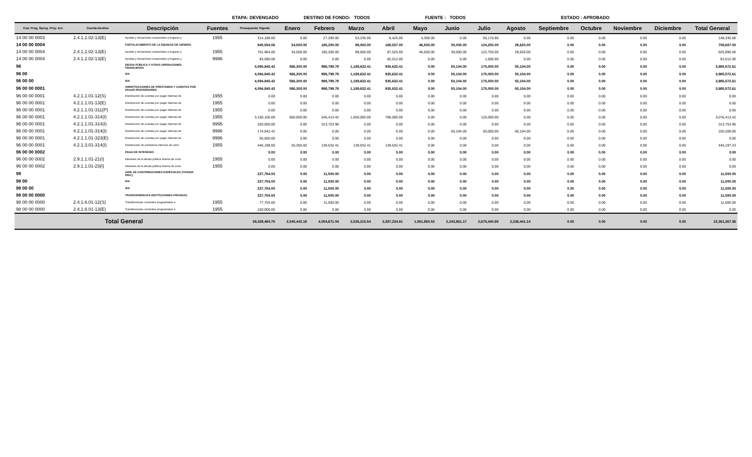ETAPA: DEVENGADO DESTINO DE FONDO: TODOS FUENTE : TODOS ESTADO : APROBADO
| Cod. Prog. Sprog. Proy. Act. | Cuenta-Destino | Descripción | Fuentes | Presupuesto Vigente | Enero | Febrero | Marzo | Abril | Mayo | Junio | Julio | Agosto | Septiembre | Octubre | Noviembre | Diciembre | Total General |
| --- | --- | --- | --- | --- | --- | --- | --- | --- | --- | --- | --- | --- | --- | --- | --- | --- | --- |
| 14 00 00 0003 | 2.4.1.2.02-13(E) | Ayudas y donaciones ocasionales a hogares y | 1955 | 314,188.00 | 0.00 | 27,200.00 | 53,235.00 | 8,425.00 | 4,300.00 | 0.00 | 55,170.66 | 0.00 | 0.00 | 0.00 | 0.00 | 0.00 | 148,330.66 |
| 14 00 00 0004 | | FORTALECIMIENTO DE LA EQUIDAD DE GÉNERO | | 845,554.06 | 34,500.00 | 185,200.00 | 89,000.00 | 169,537.00 | 46,500.00 | 30,000.00 | 124,250.00 | 29,620.00 | 0.00 | 0.00 | 0.00 | 0.00 | 708,607.00 |
| 14 00 00 0004 | 2.4.1.2.02-13(E) | Ayudas y donaciones ocasionales a hogares y | 1955 | 761,964.00 | 34,500.00 | 185,200.00 | 89,000.00 | 87,525.00 | 46,500.00 | 30,000.00 | 122,750.00 | 29,620.00 | 0.00 | 0.00 | 0.00 | 0.00 | 625,095.00 |
| 14 00 00 0004 | 2.4.1.2.02-13(E) | Ayudas y donaciones ocasionales a hogares y | 9996 | 83,590.06 | 0.00 | 0.00 | 0.00 | 82,012.00 | 0.00 | 0.00 | 1,500.00 | 0.00 | 0.00 | 0.00 | 0.00 | 0.00 | 83,512.00 |
| 96 | | DEUDA PÚBLICA Y OTRAS OPERACIONES FINANCIERAS | | 4,094,845.42 | 586,300.00 | 998,799.79 | 1,189,632.41 | 935,632.41 | 0.00 | 50,104.00 | 175,000.00 | 50,104.00 | 0.00 | 0.00 | 0.00 | 0.00 | 3,985,572.61 |
| 96 00 | | N/A | | 4,094,845.42 | 586,300.00 | 998,799.79 | 1,189,632.41 | 935,632.41 | 0.00 | 50,104.00 | 175,000.00 | 50,104.00 | 0.00 | 0.00 | 0.00 | 0.00 | 3,985,572.61 |
| 96 00 00 | | N/A | | 4,094,845.42 | 586,300.00 | 998,799.79 | 1,189,632.41 | 935,632.41 | 0.00 | 50,104.00 | 175,000.00 | 50,104.00 | 0.00 | 0.00 | 0.00 | 0.00 | 3,985,572.61 |
| 96 00 00 0001 | | AMORTIZACIONES DE PRÉSTAMOS Y CUENTAS POR PAGAR PROVEEDORES | | 4,094,845.42 | 586,300.00 | 998,799.79 | 1,189,632.41 | 935,632.41 | 0.00 | 50,104.00 | 175,000.00 | 50,104.00 | 0.00 | 0.00 | 0.00 | 0.00 | 3,985,572.61 |
| 96 00 00 0001 | 4.2.1.1.01-12(S) | Disminución de cuentas por pagar internas de | 1955 | 0.00 | 0.00 | 0.00 | 0.00 | 0.00 | 0.00 | 0.00 | 0.00 | 0.00 | 0.00 | 0.00 | 0.00 | 0.00 | 0.00 |
| 96 00 00 0001 | 4.2.1.1.01-13(E) | Disminución de cuentas por pagar internas de | 1955 | 0.00 | 0.00 | 0.00 | 0.00 | 0.00 | 0.00 | 0.00 | 0.00 | 0.00 | 0.00 | 0.00 | 0.00 | 0.00 | 0.00 |
| 96 00 00 0001 | 4.2.1.1.01-311(P) | Disminución de cuentas por pagar internas de | 1955 | 0.00 | 0.00 | 0.00 | 0.00 | 0.00 | 0.00 | 0.00 | 0.00 | 0.00 | 0.00 | 0.00 | 0.00 | 0.00 | 0.00 |
| 96 00 00 0001 | 4.2.1.1.01-314(I) | Disminución de cuentas por pagar internas de | 1955 | 3,100,105.00 | 560,000.00 | 545,413.42 | 1,050,000.00 | 796,000.00 | 0.00 | 0.00 | 125,000.00 | 0.00 | 0.00 | 0.00 | 0.00 | 0.00 | 3,076,413.42 |
| 96 00 00 0001 | 4.2.1.1.01-314(I) | Disminución de cuentas por pagar internas de | 9995 | 320,000.00 | 0.00 | 313,753.96 | 0.00 | 0.00 | 0.00 | 0.00 | 0.00 | 0.00 | 0.00 | 0.00 | 0.00 | 0.00 | 313,753.96 |
| 96 00 00 0001 | 4.2.1.1.01-314(I) | Disminución de cuentas por pagar internas de | 9996 | 174,042.42 | 0.00 | 0.00 | 0.00 | 0.00 | 0.00 | 50,104.00 | 50,000.00 | 50,104.00 | 0.00 | 0.00 | 0.00 | 0.00 | 150,208.00 |
| 96 00 00 0001 | 4.2.1.1.01-323(E) | Disminución de cuentas por pagar internas de | 9996 | 55,500.00 | 0.00 | 0.00 | 0.00 | 0.00 | 0.00 | 0.00 | 0.00 | 0.00 | 0.00 | 0.00 | 0.00 | 0.00 | 0.00 |
| 96 00 00 0001 | 4.2.1.3.01-314(I) | Disminución de préstamos internos de corto | 1955 | 445,198.00 | 26,300.00 | 139,632.41 | 139,632.41 | 139,632.41 | 0.00 | 0.00 | 0.00 | 0.00 | 0.00 | 0.00 | 0.00 | 0.00 | 445,197.23 |
| 96 00 00 0002 | | PAGO DE INTERESES | | 0.00 | 0.00 | 0.00 | 0.00 | 0.00 | 0.00 | 0.00 | 0.00 | 0.00 | 0.00 | 0.00 | 0.00 | 0.00 | 0.00 |
| 96 00 00 0002 | 2.9.1.1.01-21(I) | Intereses de la deuda pública interna de corto | 1955 | 0.00 | 0.00 | 0.00 | 0.00 | 0.00 | 0.00 | 0.00 | 0.00 | 0.00 | 0.00 | 0.00 | 0.00 | 0.00 | 0.00 |
| 96 00 00 0002 | 2.9.1.1.01-23(I) | Intereses de la deuda pública interna de corto | 1955 | 0.00 | 0.00 | 0.00 | 0.00 | 0.00 | 0.00 | 0.00 | 0.00 | 0.00 | 0.00 | 0.00 | 0.00 | 0.00 | 0.00 |
| 98 | | ADM. DE CONTRIBUCIONES ESPECIALES (TRANSF. PRIV.) | | 227,754.00 | 0.00 | 11,500.00 | 0.00 | 0.00 | 0.00 | 0.00 | 0.00 | 0.00 | 0.00 | 0.00 | 0.00 | 0.00 | 11,500.00 |
| 98 00 | | N/A | | 227,754.00 | 0.00 | 11,500.00 | 0.00 | 0.00 | 0.00 | 0.00 | 0.00 | 0.00 | 0.00 | 0.00 | 0.00 | 0.00 | 11,500.00 |
| 98 00 00 | | N/A | | 227,754.00 | 0.00 | 11,500.00 | 0.00 | 0.00 | 0.00 | 0.00 | 0.00 | 0.00 | 0.00 | 0.00 | 0.00 | 0.00 | 11,500.00 |
| 98 00 00 0000 | | TRANSFERENCIAS INSTITUCIONES PRIVADAS | | 227,754.00 | 0.00 | 11,500.00 | 0.00 | 0.00 | 0.00 | 0.00 | 0.00 | 0.00 | 0.00 | 0.00 | 0.00 | 0.00 | 11,500.00 |
| 98 00 00 0000 | 2.4.1.6.01-12(S) | Transferencias corrientes programadas a | 1955 | 77,754.00 | 0.00 | 11,500.00 | 0.00 | 0.00 | 0.00 | 0.00 | 0.00 | 0.00 | 0.00 | 0.00 | 0.00 | 0.00 | 11,500.00 |
| 98 00 00 0000 | 2.4.1.6.01-13(E) | Transferencias corrientes programadas a | 1955 | 150,000.00 | 0.00 | 0.00 | 0.00 | 0.00 | 0.00 | 0.00 | 0.00 | 0.00 | 0.00 | 0.00 | 0.00 | 0.00 | 0.00 |
| Total General | | | | 39,429,484.75 | 2,545,442.18 | 4,054,671.04 | 3,526,215.54 | 3,387,234.81 | 1,591,960.53 | 2,243,961.17 | 2,675,440.95 | 2,236,441.14 | 0.00 | 0.00 | 0.00 | 0.00 | 22,261,367.36 |